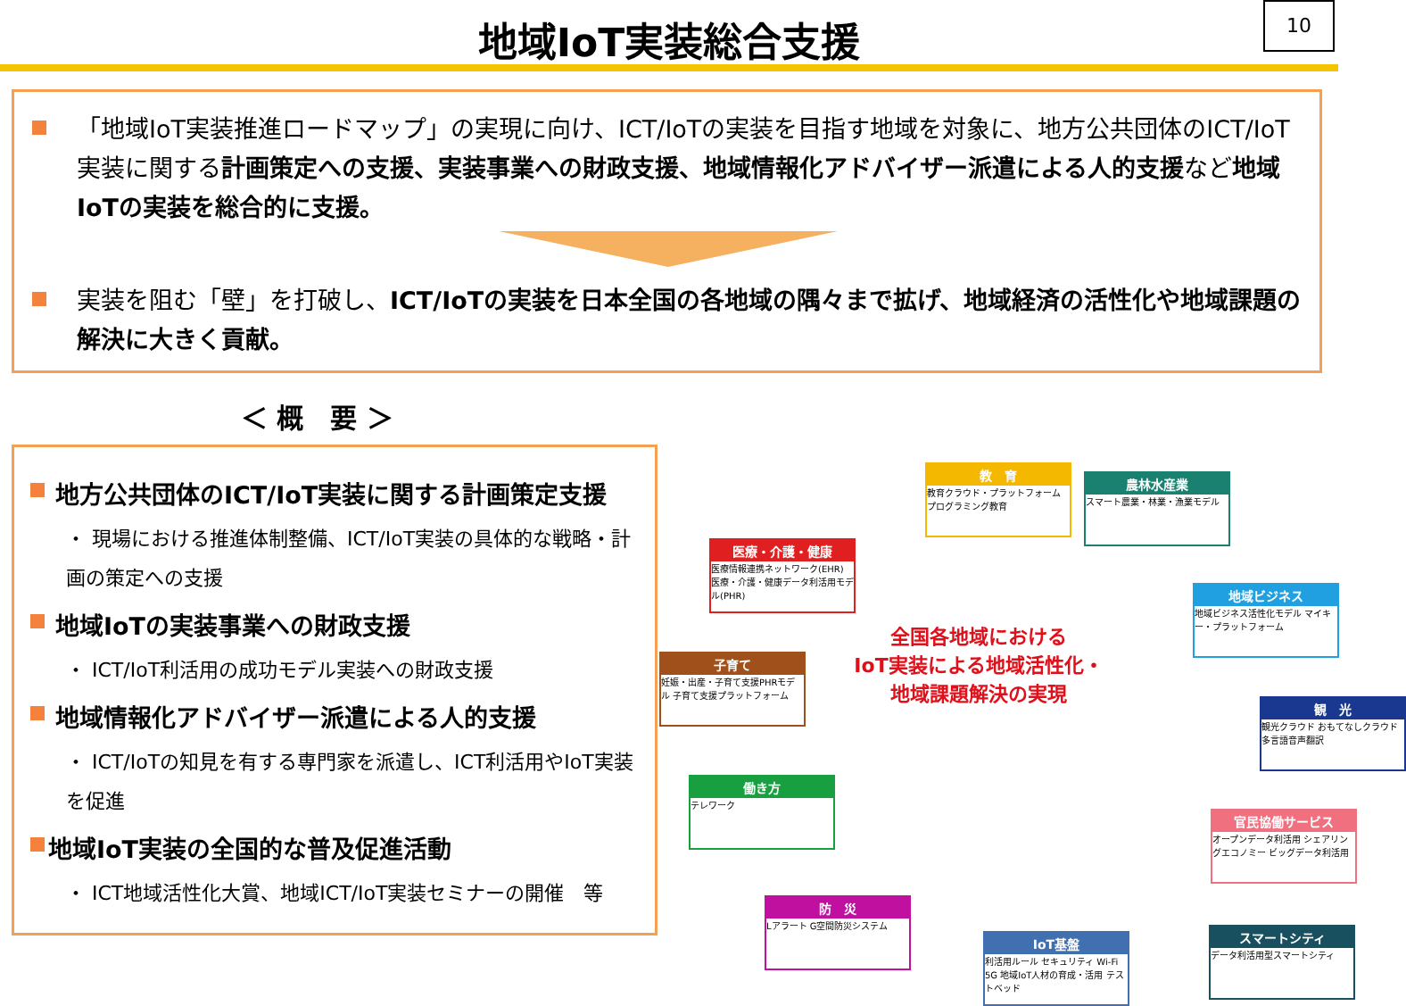地域IoT実装総合支援
10
「地域IoT実装推進ロードマップ」の実現に向け、ICT/IoTの実装を目指す地域を対象に、地方公共団体のICT/IoT実装に関する計画策定への支援、実装事業への財政支援、地域情報化アドバイザー派遣による人的支援など地域IoTの実装を総合的に支援。
実装を阻む「壁」を打破し、ICT/IoTの実装を日本全国の各地域の隅々まで拡げ、地域経済の活性化や地域課題の解決に大きく貢献。
＜ 概　要 ＞
地方公共団体のICT/IoT実装に関する計画策定支援
・ 現場における推進体制整備、ICT/IoT実装の具体的な戦略・計画の策定への支援
地域IoTの実装事業への財政支援
・ ICT/IoT利活用の成功モデル実装への財政支援
地域情報化アドバイザー派遣による人的支援
・ ICT/IoTの知見を有する専門家を派遣し、ICT利活用やIoT実装を促進
地域IoT実装の全国的な普及促進活動
・ ICT地域活性化大賞、地域ICT/IoT実装セミナーの開催　等
全国各地域における
IoT実装による地域活性化・
地域課題解決の実現
教　育
教育クラウド・プラットフォーム プログラミング教育
農林水産業
スマート農業・林業・漁業モデル
医療・介護・健康
医療情報連携ネットワーク(EHR) 医療・介護・健康データ利活用モデル(PHR)
地域ビジネス
地域ビジネス活性化モデル マイキー・プラットフォーム
子育て
妊娠・出産・子育て支援PHRモデル 子育て支援プラットフォーム
観　光
観光クラウド おもてなしクラウド 多言語音声翻訳
働き方
テレワーク
官民協働サービス
オープンデータ利活用 シェアリングエコノミー ビッグデータ利活用
防　災
Lアラート G空間防災システム
IoT基盤
利活用ルール セキュリティ Wi-Fi 5G 地域IoT人材の育成・活用 テストベッド
スマートシティ
データ利活用型スマートシティ